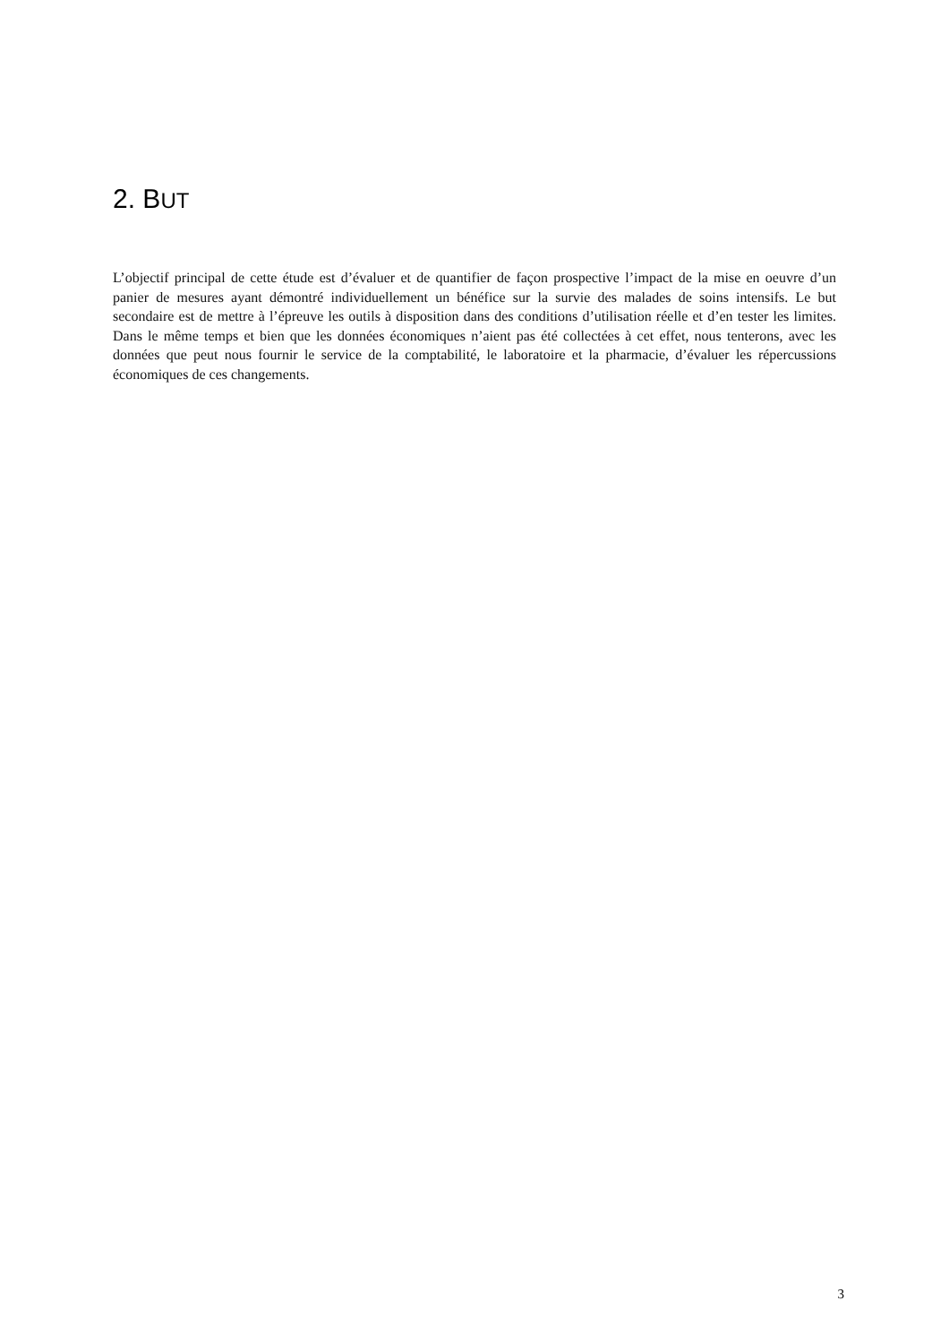2. BUT
L’objectif principal de cette étude est d’évaluer et de quantifier de façon prospective l’impact de la mise en oeuvre d’un panier de mesures ayant démontré individuellement un bénéfice sur la survie des malades de soins intensifs. Le but secondaire est de mettre à l’épreuve les outils à disposition dans des conditions d’utilisation réelle et d’en tester les limites. Dans le même temps et bien que les données économiques n’aient pas été collectées à cet effet, nous tenterons, avec les données que peut nous fournir le service de la comptabilité, le laboratoire et la pharmacie, d’évaluer les répercussions économiques de ces changements.
3